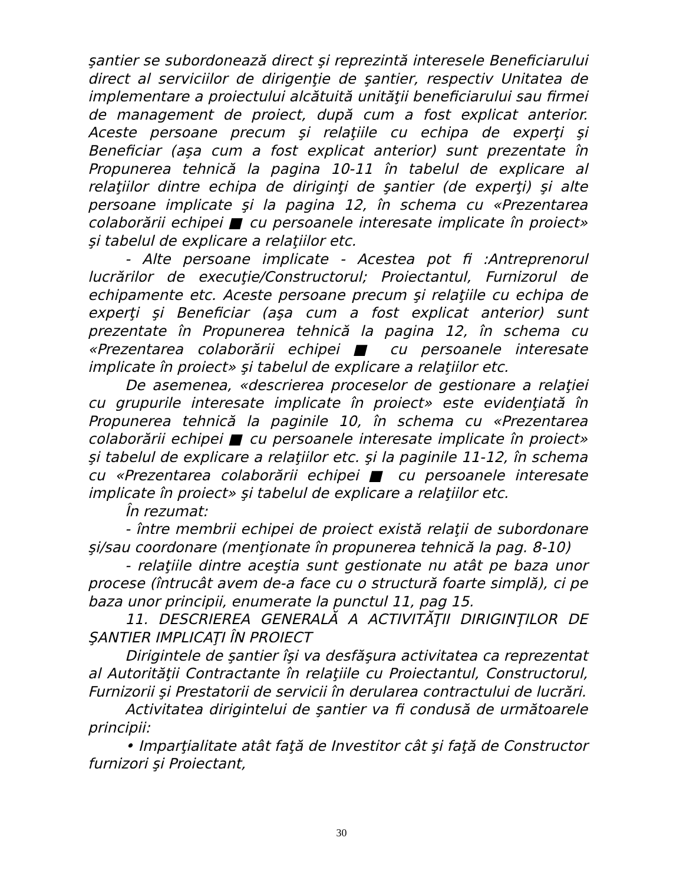şantier se subordonează direct şi reprezintă interesele Beneficiarului direct al serviciilor de dirigenţie de şantier, respectiv Unitatea de implementare a proiectului alcătuită unităţii beneficiarului sau firmei de management de proiect, după cum a fost explicat anterior. Aceste persoane precum şi relaţiile cu echipa de experţi şi Beneficiar (aşa cum a fost explicat anterior) sunt prezentate în Propunerea tehnică la pagina 10-11 în tabelul de explicare al relaţiilor dintre echipa de diriginţi de şantier (de experţi) şi alte persoane implicate şi la pagina 12, în schema cu «Prezentarea colaborării echipei ■ cu persoanele interesate implicate în proiect» şi tabelul de explicare a relaţiilor etc.
- Alte persoane implicate - Acestea pot fi :Antreprenorul lucrărilor de execuţie/Constructorul; Proiectantul, Furnizorul de echipamente etc. Aceste persoane precum şi relaţiile cu echipa de experţi şi Beneficiar (aşa cum a fost explicat anterior) sunt prezentate în Propunerea tehnică la pagina 12, în schema cu «Prezentarea colaborării echipei ■ cu persoanele interesate implicate în proiect» şi tabelul de explicare a relaţiilor etc.
De asemenea, «descrierea proceselor de gestionare a relaţiei cu grupurile interesate implicate în proiect» este evidenţiată în Propunerea tehnică la paginile 10, în schema cu «Prezentarea colaborării echipei ■ cu persoanele interesate implicate în proiect» şi tabelul de explicare a relaţiilor etc. şi la paginile 11-12, în schema cu «Prezentarea colaborării echipei ■ cu persoanele interesate implicate în proiect» şi tabelul de explicare a relaţiilor etc.
În rezumat:
- între membrii echipei de proiect există relaţii de subordonare şi/sau coordonare (menţionate în propunerea tehnică la pag. 8-10)
- relaţiile dintre aceştia sunt gestionate nu atât pe baza unor procese (întrucât avem de-a face cu o structură foarte simplă), ci pe baza unor principii, enumerate la punctul 11, pag 15.
11. DESCRIEREA GENERALĂ A ACTIVITĂŢII DIRIGINŢILOR DE ŞANTIER IMPLICAŢI ÎN PROIECT
Dirigintele de şantier îşi va desfăşura activitatea ca reprezentat al Autorităţii Contractante în relaţiile cu Proiectantul, Constructorul, Furnizorii şi Prestatorii de servicii în derularea contractului de lucrări.
Activitatea dirigintelui de şantier va fi condusă de următoarele principii:
• Imparţialitate atât faţă de Investitor cât şi faţă de Constructor furnizori şi Proiectant,
30